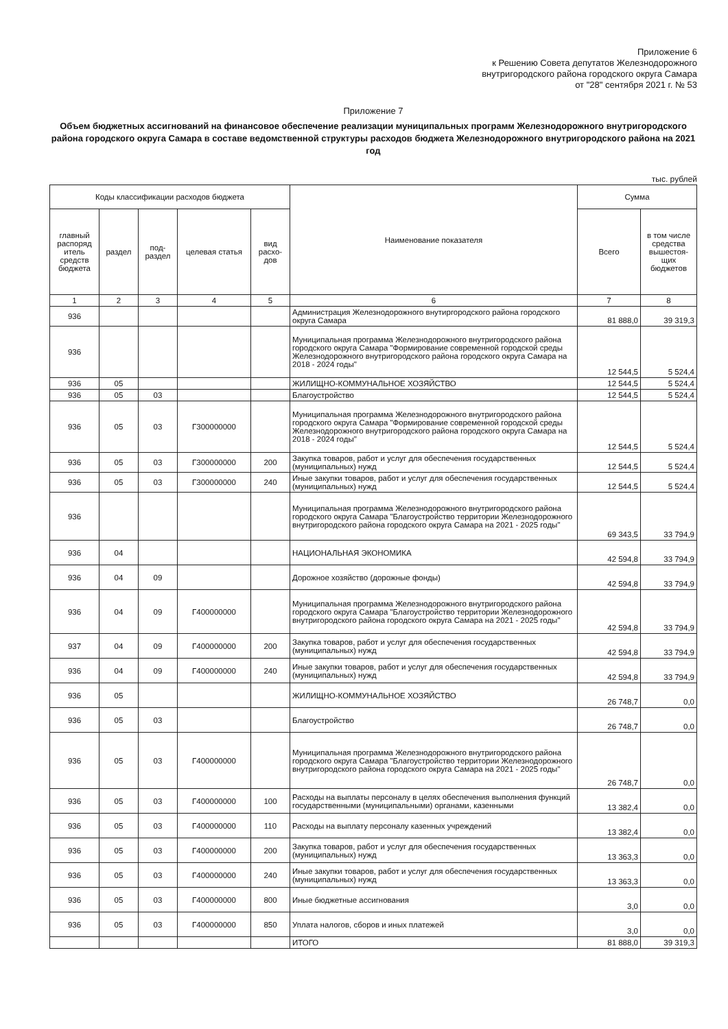Приложение 6
к Решению Совета депутатов Железнодорожного
внутригородского района городского округа Самара
от "28" сентября 2021 г. № 53
Приложение 7
Объем бюджетных ассигнований на финансовое обеспечение реализации муниципальных программ Железнодорожного внутригородского района городского округа Самара в составе ведомственной структуры расходов бюджета Железнодорожного внутригородского района на 2021 год
тыс. рублей
| Коды классификации расходов бюджета | | | | | Наименование показателя | Сумма | |
| --- | --- | --- | --- | --- | --- | --- | --- |
| главный распоряд итель средств бюджета | раздел | под-раздел | целевая статья | вид расхо-дов | | Всего | в том числе средства вышестоя-щих бюджетов |
| 1 | 2 | 3 | 4 | 5 | 6 | 7 | 8 |
| 936 | | | | | Администрация Железнодорожного внутиргородского района городского округа Самара | 81 888,0 | 39 319,3 |
| 936 | | | | | Муниципальная программа Железнодорожного внутригородского района городского округа Самара "Формирование современной городской среды Железнодорожного внутригородского района городского округа Самара на 2018 - 2024 годы" | 12 544,5 | 5 524,4 |
| 936 | 05 | | | | ЖИЛИЩНО-КОММУНАЛЬНОЕ ХОЗЯЙСТВО | 12 544,5 | 5 524,4 |
| 936 | 05 | 03 | | | Благоустройство | 12 544,5 | 5 524,4 |
| 936 | 05 | 03 | Г300000000 | | Муниципальная программа Железнодорожного внутригородского района городского округа Самара "Формирование современной городской среды Железнодорожного внутригородского района городского округа Самара на 2018 - 2024 годы" | 12 544,5 | 5 524,4 |
| 936 | 05 | 03 | Г300000000 | 200 | Закупка товаров, работ и услуг для обеспечения государственных (муниципальных) нужд | 12 544,5 | 5 524,4 |
| 936 | 05 | 03 | Г300000000 | 240 | Иные закупки товаров, работ и услуг для обеспечения государственных (муниципальных) нужд | 12 544,5 | 5 524,4 |
| 936 | | | | | Муниципальная программа Железнодорожного внутригородского района городского округа Самара "Благоустройство территории Железнодорожного внутригородского района городского округа Самара на 2021 - 2025 годы" | 69 343,5 | 33 794,9 |
| 936 | 04 | | | | НАЦИОНАЛЬНАЯ ЭКОНОМИКА | 42 594,8 | 33 794,9 |
| 936 | 04 | 09 | | | Дорожное хозяйство (дорожные фонды) | 42 594,8 | 33 794,9 |
| 936 | 04 | 09 | Г400000000 | | Муниципальная программа Железнодорожного внутригородского района городского округа Самара "Благоустройство территории Железнодорожного внутригородского района городского округа Самара на 2021 - 2025 годы" | 42 594,8 | 33 794,9 |
| 937 | 04 | 09 | Г400000000 | 200 | Закупка товаров, работ и услуг для обеспечения государственных (муниципальных) нужд | 42 594,8 | 33 794,9 |
| 936 | 04 | 09 | Г400000000 | 240 | Иные закупки товаров, работ и услуг для обеспечения государственных (муниципальных) нужд | 42 594,8 | 33 794,9 |
| 936 | 05 | | | | ЖИЛИЩНО-КОММУНАЛЬНОЕ ХОЗЯЙСТВО | 26 748,7 | 0,0 |
| 936 | 05 | 03 | | | Благоустройство | 26 748,7 | 0,0 |
| 936 | 05 | 03 | Г400000000 | | Муниципальная программа Железнодорожного внутригородского района городского округа Самара "Благоустройство территории Железнодорожного внутригородского района городского округа Самара на 2021 - 2025 годы" | 26 748,7 | 0,0 |
| 936 | 05 | 03 | Г400000000 | 100 | Расходы на выплаты персоналу в целях обеспечения выполнения функций государственными (муниципальными) органами, казенными | 13 382,4 | 0,0 |
| 936 | 05 | 03 | Г400000000 | 110 | Расходы на выплату персоналу казенных учреждений | 13 382,4 | 0,0 |
| 936 | 05 | 03 | Г400000000 | 200 | Закупка товаров, работ и услуг для обеспечения государственных (муниципальных) нужд | 13 363,3 | 0,0 |
| 936 | 05 | 03 | Г400000000 | 240 | Иные закупки товаров, работ и услуг для обеспечения государственных (муниципальных) нужд | 13 363,3 | 0,0 |
| 936 | 05 | 03 | Г400000000 | 800 | Иные бюджетные ассигнования | 3,0 | 0,0 |
| 936 | 05 | 03 | Г400000000 | 850 | Уплата налогов, сборов и иных платежей | 3,0 | 0,0 |
| | | | | | ИТОГО | 81 888,0 | 39 319,3 |